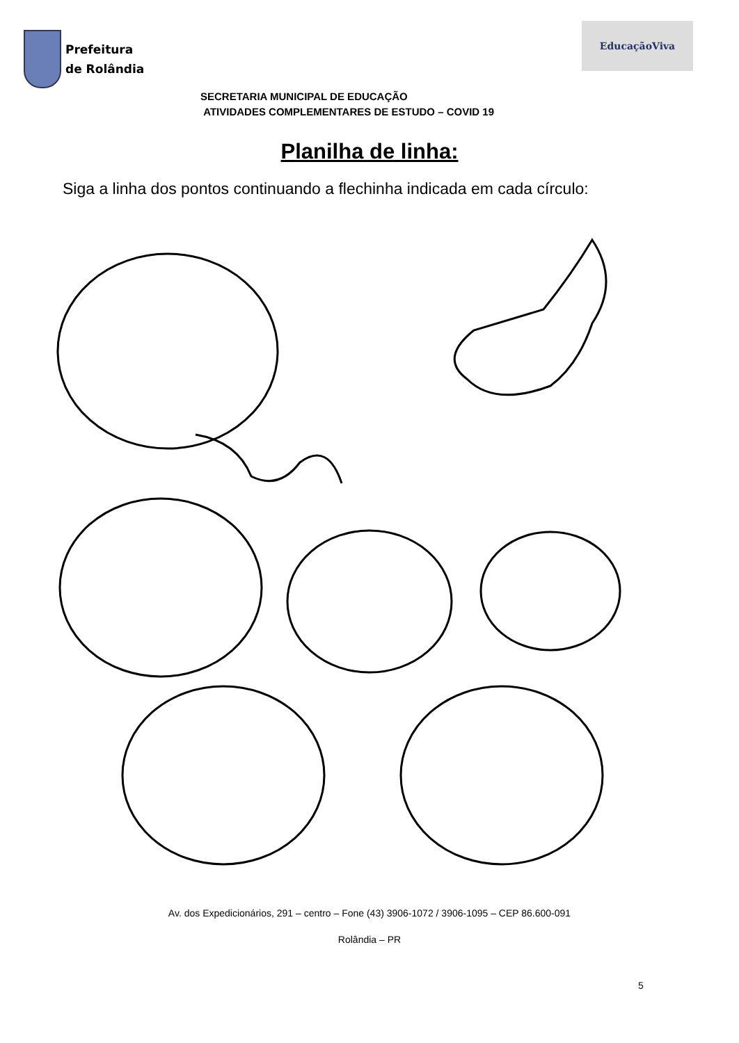Prefeitura
de Rolândia
EducaçãoViva
SECRETARIA MUNICIPAL DE EDUCAÇÃO
ATIVIDADES COMPLEMENTARES DE ESTUDO – COVID 19
Planilha de linha:
Siga a linha dos pontos continuando a flechinha indicada em cada círculo:
Av. dos Expedicionários, 291 – centro – Fone (43) 3906-1072 / 3906-1095 – CEP 86.600-091
5
Rolândia – PR